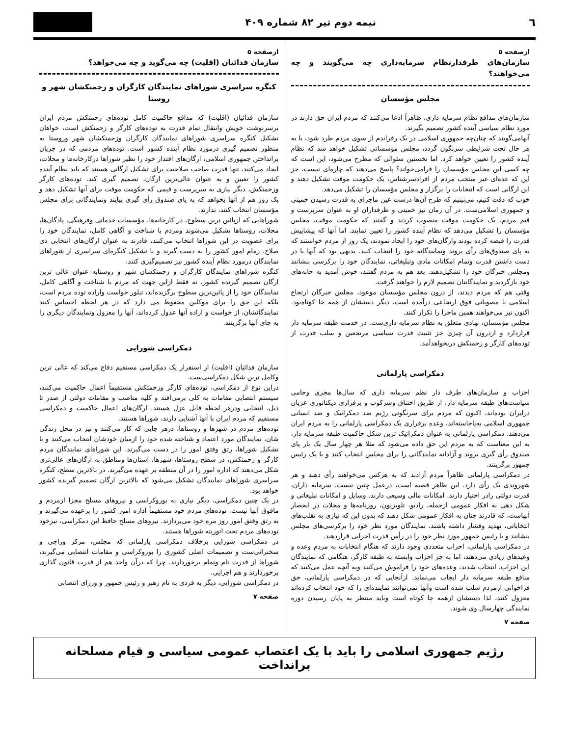٦ نیمه دوم تیر ۸۲ شماره ۴۰۹
ازصفحه ۵
سازمان‌های طرفدارنظام سرمایه‌داری چه می‌گویند و چه می‌خواهند؟
مجلس مؤسسان
سازمان‌های مدافع نظام سرمایه داری، ظاهراً ادعا می‌کنند که مردم ایران حق دارند در مورد نظام سیاسی آینده کشور تصمیم بگیرند.
آنهامی‌گویند که چنان‌چه جمهوری اسلامی در یک رفراندم از سوی مردم طرد شود، یا به هر حال تحت شرایطی سرنگون گردد، مجلس مؤسسانی تشکیل خواهد شد که نظام آینده کشور را تعیین خواهد کرد. اما نخستین سئوالی که مطرح می‌شود، این است که چه کسی این مجلس مؤسسان را فرامی‌خواند؟ پاسخ می‌دهند که چاره‌ای نیست، جز این که عده‌ای غیر منتخب مردم از افرادسرشناس، یک حکومت موقت تشکیل دهند و این ارگانی است که انتخابات را برگزار و مجلس مؤسسان را تشکیل می‌دهد.
خوب که دقت کنیم، می‌بینیم که طرح آن‌ها درست عین ماجرای به قدرت رسیدن خمینی و جمهوری اسلامی‌ست. در آن زمان نیز خمینی و طرفداران او به عنوان سرپرست و قیم مردم، یک حکومت موقت منصوب کردند و گفتند که حکومت موقت، مجلس مؤسسان را تشکیل می‌دهد که نظام آینده کشور را تعیین نمایند. اما آنها که پیشاپیش قدرت را قبضه کرده بودند وارگان‌های خود را ایجاد نمودند، یک روز از مردم خواستند که به پای صندوق‌های رأی بروند ونمایندگانه خود را انتخاب کنند. بدیهی بود که آنها با در دست داشتن قدرت وتمام امکانات مادی وتبلیغاتی، نمایندگان خود را برکرسی بنشانند ومجلس خبرگان خود را تشکیل‌دهند. بعد هم به مردم گفتند، خوش آمدید به خانه‌های خود بازگردید و نمایندگانتان تصمیم لازم را خواهند گرفت.
وقتی هم که مردم دیدند، از درون مجلس مؤسسان موعود، مجلس خبرگان ارتجاع اسلامی با مصوباتی فوق ارتجاعی درآمده است، دیگر دستشان از همه جا کوتاه‌بود. اکنون نیز می‌خواهند همین ماجرا را تکرار کنند.
مجلس مؤسسان، نهادی متعلق به نظام سرمایه داری‌ست. در خدمت طبقه سرمایه دار قراردارد و ازدرون آن چیزی جز تثبیت قدرت سیاسی مرتجعین و سلب قدرت از توده‌های کارگر و زحمتکش درنخواهدآمد.
دمکراسی پارلمانی
احزاب و سازمان‌های طرف دار نظم سرمایه داری که سال‌ها مجری وحامی سیاست‌های طبقه سرمایه دار، از طریق اختناق وسرکوب و برقراری دیکتاتوری عریان درایران بوده‌اند، اکنون که مردم برای سرنگونی رژیم ضد دمکراتیک و ضد انسانی جمهوری اسلامی به‌پاخاسته‌اند، وعده برقراری یک دمکراسی پارلمانی را به مردم ایران می‌دهند. دمکراسی پارلمانی به عنوان دمکراتیک ترین شکل حاکمیت طبقه سرمایه دار، به این معناست که به مردم این حق داده می‌شود که مثلا هر چهار سال یک بار پای صندوق رأی گیری بروند و آزادانه نمایندگانی را برای مجلس انتخاب کنند و یا یک رئیس جمهور برگزینند.
در دمکراسی پارلمانی ظاهراً مردم آزادند که به هرکس می‌خواهند رأی دهند و هر شهروندی یک رأی دارد. این ظاهر قضیه است، درعمل چنین نیست. سرمایه داران، قدرت دولتی رادر اختیار دارند. امکانات مالی وسیعی دارند. وسایل و امکانات تبلیغاتی و شکل دهی به افکار عمومی ازجمله، رادیو، تلویزیون، روزنامه‌ها و مجلات در انحصار آنهاست، که قادرند چنان به افکار عمومی شکل دهند که بدون این که نیازی به تقلب‌های انتخاباتی، تهدید وفشار داشته باشند، نمایندگان مورد نظر خود را برکرسی‌های مجلس بنشانند و یا رئیس جمهور مورد نظر خود را در رأس قدرت اجرایی قراردهند.
در دمکراسی پارلمانی، احزاب متعددی وجود دارند که هنگام انتخابات به مردم وعده و وعیدهای زیادی می‌دهند، اما به جز احزاب وابسته به طبقه کارگر، هنگامی که نمایندگان این احزاب، انتخاب شدند، وعده‌های خود را فراموش می‌کنند وبه آنچه عمل می‌کنند که منافع طبقه سرمایه دار ایجاب می‌نماید. ازآنجایی که در دمکراسی پارلمانی، حق فراخوانی ازمردم سلب شده است وآنها نمی‌توانند نماینده‌ای را که خود انتخاب کرده‌اند معزول کنند، لذا دستشان ازهمه جا کوتاه است وباید منتظر به پایان رسیدن دوره نمایندگی چهارسال وی شوند.
صفحه ۷
ازصفحه ۵
سازمان فدائیان (اقلیت) چه می‌گوید و چه می‌خواهد؟
کنگره سراسری شوراهای نمایندگان کارگران و زحمتکشان شهر و روستا
سازمان فدائیان (اقلیت) که مدافع حاکمیت کامل توده‌های زحمتکش مردم ایران برسرنوشت خویش وانتقال تمام قدرت به توده‌های کارگر و زحمتکش است، خواهان تشکیل کنگره سراسری شوراهای نمایندگان کارگران وزحمتکشان شهر وروستا به منظور تصمیم گیری درمورد نظام آینده کشور است. توده‌های مردمی که در جریان برانداختن جمهوری اسلامی، ارگان‌های اقتدار خود را نظیر شوراها درکارخانه‌ها و محلات، ایجاد می‌کنند، تنها قدرت صاحب صلاحیت برای تشکیل ارگانی هستند که باید نظام آینده کشور را تعیین و به عنوان عالی‌ترین ارگان، تصمیم گیری کند. توده‌های کارگر وزحمتکش، دیگر نیازی به سرپرست و قیمی که حکومت موقت برای آنها تشکیل دهد و یک روز هم از آنها بخواهد که به پای صندوق رأی گیری بیایند ونمایندگانی برای مجلس مؤسسان انتخاب کنند، ندارند.
شوراهایی که ازپائین ترین سطوح، در کارخانه‌ها، مؤسسات خدماتی وفرهنگی، پادگان‌ها، محلات، روستاها تشکیل می‌شوند ومردم با شناخت و آگاهی کامل، نمایندگان خود را برای عضویت در این شوراها انتخاب می‌کنند، قادرند به عنوان ارگان‌های انتخابی ذی صلاح، زمام امور کشور را به دست گیرند و با تشکیل کنگره‌ای سراسری از شوراهای نمایندگان درمورد نظام آینده کشور نیز تصمیم‌گیری کنند.
کنگره شوراهای نمایندگان کارگران و زحمتکشان شهر و روستابه عنوان عالی ترین ارگان تصمیم گیرنده کشور، نه فقط ازاین جهت که مردم با شناخت و آگاهی کامل، نمایندگان خود را از پائین‌ترین سطوح برگزیده‌اند، تبلور خواست واراده توده مردم است، بلکه این حق را برای موکلین محفوظ می دارد که در هر لحظه احساس کنند نمایندگانشان، از خواست و اراده آنها عدول کرده‌اند، آنها را معزول ونمایندگان دیگری را به جای آنها برگزینند.
دمکراسی شورایی
سازمان فدائیان (اقلیت) از استقرار یک دمکراسی مستقیم دفاع می‌کند که عالی ترین وکامل ترین شکل دمکراسی‌ست.
دراین نوع از دمکراسی، توده‌های کارگر وزحمتکش مستقیماً اعمال حاکمیت می‌کنند، سیستم انتصابی مقامات به کلی برمی‌افتد و کلیه مناصب و مقامات دولتی از صدر تا ذیل، انتخابی ودرهر لحظه قابل عزل هستند. ارگان‌های اعمال حاکمیت و دمکراسی مستقیم که مردم ایران با آنها آشنایی دارند، شوراها هستند.
توده‌های مردم در شهرها و روستاها، درهر جایی که کار می‌کنند و نیز در محل زندگی شان، نمایندگان مورد اعتماد و شناخته شده خود را ازمیان خودشان انتخاب می‌کنند و با تشکیل شوراها، رتق وفتق امور را در دست می‌گیرند. این شوراهای نمایندگان مردم کارگر و زحمتکش، در سطح روستاها، شهرها، استان‌ها ومناطق به ارگان‌های عالی‌تری شکل می‌دهند که اداره امور را در آن منطقه بر عهده می‌گیرند. در بالاترین سطح، کنگره سراسری شوراهای نمایندگان تشکیل می‌شود که بالاترین ارگان تصمیم گیرنده کشور خواهد بود.
در یک چنین دمکراسی، دیگر نیازی به بوروکراسی و نیروهای مسلح مجزا ازمردم و مافوق آنها نیست. توده‌های مردم خود مستقیماً اداره امور کشور را برعهده می‌گیرند و به رتق وفتق امور روز مره خود می‌پردازند. نیروهای مسلح حافظ این دمکراسی، نیزخود توده‌های مردم تحت اتوریته شوراها هستند.
در دمکراسی شورایی برخلاف دمکراسی پارلمانی که مجلس، مرکز وراجی و سخنرانی‌ست و تصمیمات اصلی کشوری را بوروکراسی و مقامات انتصابی می‌گیرند، شوراها از قدرت تام وتمام برخوردارند. چرا که درآن واحد هم از قدرت قانون گذاری برخوردارند و هم اجرایی.
در دمکراسی شورایی، دیگر به فردی به نام رهبر و رئیس جمهور و وزرای انتصابی
صفحه ۷
رژیم جمهوری اسلامی را باید با یک اعتصاب عمومی سیاسی و قیام مسلحانه برانداخت